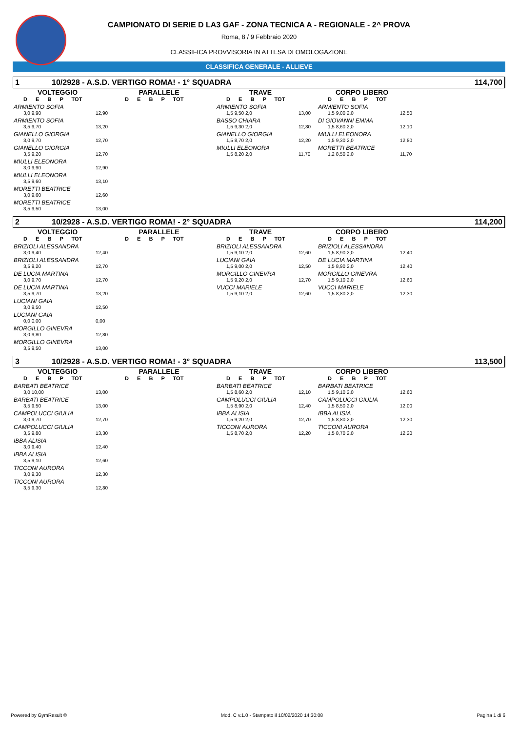CAMPIONATO DI SERIE D LA3 GAF - ZONA TECNICA A - REGIONALE - 2^ PROVA
Roma, 8 / 9 Febbraio 2020
CLASSIFICA PROVVISORIA IN ATTESA DI OMOLOGAZIONE
CLASSIFICA GENERALE - ALLIEVE
1 10/2928 - A.S.D. VERTIGO ROMA! - 1° SQUADRA 114,700
VOLTEGGIO
D E B P TOT
ARMIENTO SOFIA
3,0 9,90 12,90
ARMIENTO SOFIA
3,5 9,70 13,20
GIANELLO GIORGIA
3,0 9,70 12,70
GIANELLO GIORGIA
3,5 9,20 12,70
MIULLI ELEONORA
3,0 9,90 12,90
MIULLI ELEONORA
3,5 9,60 13,10
MORETTI BEATRICE
3,0 9,60 12,60
MORETTI BEATRICE
3,5 9,50 13,00
PARALLELE
D E B P TOT
TRAVE
D E B P TOT
ARMIENTO SOFIA
1,5 9,50 2,0 13,00
BASSO CHIARA
1,5 9,30 2,0 12,80
GIANELLO GIORGIA
1,5 8,70 2,0 12,20
MIULLI ELEONORA
1,5 8,20 2,0 11,70
CORPO LIBERO
D E B P TOT
ARMIENTO SOFIA
1,5 9,00 2,0 12,50
DI GIOVANNI EMMA
1,5 8,60 2,0 12,10
MIULLI ELEONORA
1,5 9,30 2,0 12,80
MORETTI BEATRICE
1,2 8,50 2,0 11,70
2 10/2928 - A.S.D. VERTIGO ROMA! - 2° SQUADRA 114,200
VOLTEGGIO
D E B P TOT
BRIZIOLI ALESSANDRA
3,0 9,40 12,40
BRIZIOLI ALESSANDRA
3,5 9,20 12,70
DE LUCIA MARTINA
3,0 9,70 12,70
DE LUCIA MARTINA
3,5 9,70 13,20
LUCIANI GAIA
3,0 9,50 12,50
LUCIANI GAIA
0,0 0,00 0,00
MORGILLO GINEVRA
3,0 9,80 12,80
MORGILLO GINEVRA
3,5 9,50 13,00
PARALLELE
D E B P TOT
TRAVE
D E B P TOT
BRIZIOLI ALESSANDRA
1,5 9,10 2,0 12,60
LUCIANI GAIA
1,5 9,00 2,0 12,50
MORGILLO GINEVRA
1,5 9,20 2,0 12,70
VUCCI MARIELE
1,5 9,10 2,0 12,60
CORPO LIBERO
D E B P TOT
BRIZIOLI ALESSANDRA
1,5 8,90 2,0 12,40
DE LUCIA MARTINA
1,5 8,90 2,0 12,40
MORGILLO GINEVRA
1,5 9,10 2,0 12,60
VUCCI MARIELE
1,5 8,80 2,0 12,30
3 10/2928 - A.S.D. VERTIGO ROMA! - 3° SQUADRA 113,500
VOLTEGGIO
D E B P TOT
BARBATI BEATRICE
3,0 10,00 13,00
BARBATI BEATRICE
3,5 9,50 13,00
CAMPOLUCCI GIULIA
3,0 9,70 12,70
CAMPOLUCCI GIULIA
3,5 9,80 13,30
IBBA ALISIA
3,0 9,40 12,40
IBBA ALISIA
3,5 9,10 12,60
TICCONI AURORA
3,0 9,30 12,30
TICCONI AURORA
3,5 9,30 12,80
PARALLELE
D E B P TOT
TRAVE
D E B P TOT
BARBATI BEATRICE
1,5 8,60 2,0 12,10
CAMPOLUCCI GIULIA
1,5 8,90 2,0 12,40
IBBA ALISIA
1,5 9,20 2,0 12,70
TICCONI AURORA
1,5 8,70 2,0 12,20
CORPO LIBERO
D E B P TOT
BARBATI BEATRICE
1,5 9,10 2,0 12,60
CAMPOLUCCI GIULIA
1,5 8,50 2,0 12,00
IBBA ALISIA
1,5 8,80 2,0 12,30
TICCONI AURORA
1,5 8,70 2,0 12,20
Powered by GymResult © Mod. C v.1.0 - Stampato il 10/02/2020 14:30:08 Pagina 1 di 6